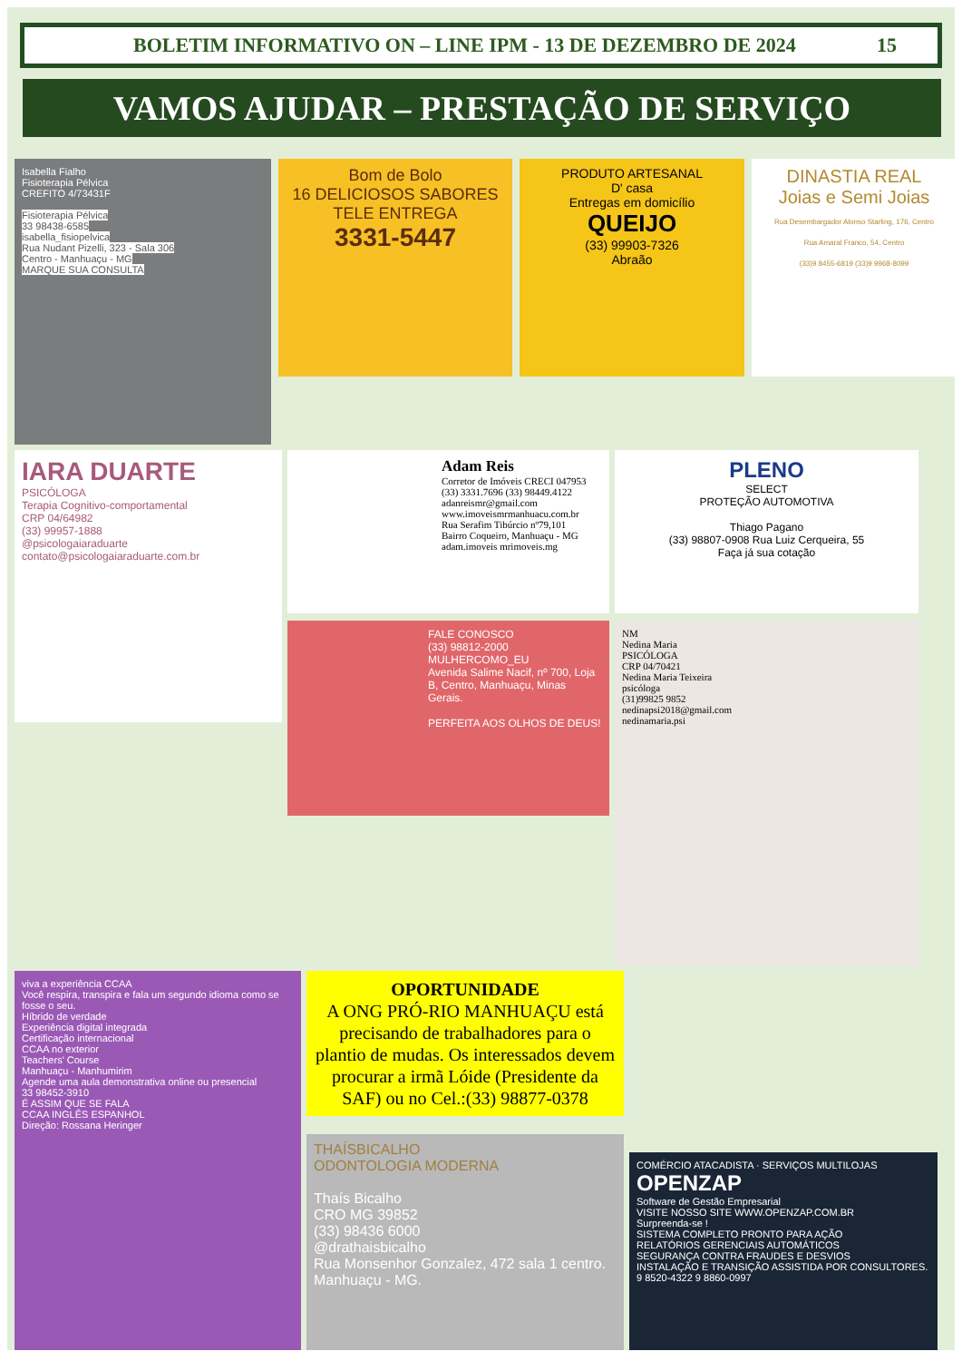BOLETIM INFORMATIVO ON – LINE IPM - 13 DE DEZEMBRO DE 2024 15
VAMOS AJUDAR – PRESTAÇÃO DE SERVIÇO
Isabella Fialho
Fisioterapia Pélvica
CREFITO 4/73431F
Fisioterapia Pélvica
33 98438-6585
isabella_fisiopelvica
Rua Nudant Pizelli, 323 - Sala 306
Centro - Manhuaçu - MG
MARQUE SUA CONSULTA
Bom de Bolo
16 DELICIOSOS SABORES
TELE ENTREGA
3331-5447
PRODUTO ARTESANAL
D' casa
Entregas em domicílio
QUEIJO
(33) 99903-7326
Abraão
DINASTIA REAL
Joias e Semi Joias
Rua Desembargador Alonso Starling, 176, Centro
Rua Amaral Franco, 54, Centro
(33)9 8455-6819 (33)9 9968-8099
IARA DUARTE
PSICÓLOGA
Terapia Cognitivo-comportamental
CRP 04/64982
(33) 99957-1888
@psicologaiaraduarte
contato@psicologaiaraduarte.com.br
Adam Reis
Corretor de Imóveis CRECI 047953
(33) 3331.7696 (33) 98449.4122
adanreismr@gmail.com
www.imoveismrmanhuacu.com.br
Rua Serafim Tibúrcio nº79,101
Bairro Coqueiro, Manhuaçu - MG
adam.imoveis mrimoveis.mg
FALE CONOSCO
(33) 98812-2000
MULHERCOMO_EU
Avenida Salime Nacif, nº 700, Loja B, Centro, Manhuaçu, Minas Gerais.
PERFEITA AOS OLHOS DE DEUS!
PLENO
SELECT
PROTEÇÃO AUTOMOTIVA
Thiago Pagano
(33) 98807-0908 Rua Luiz Cerqueira, 55
Faça já sua cotação
NM
Nedina Maria
PSICÓLOGA
CRP 04/70421
Nedina Maria Teixeira
psicóloga
(31)99825 9852
nedinapsi2018@gmail.com
nedinamaria.psi
viva a experiência CCAA
Você respira, transpira e fala um segundo idioma como se fosse o seu.
Híbrido de verdade
Experiência digital integrada
Certificação internacional
CCAA no exterior
Teachers' Course
Manhuaçu - Manhumirim
Agende uma aula demonstrativa online ou presencial
33 98452-3910
É ASSIM QUE SE FALA
CCAA INGLÊS ESPANHOL
Direção: Rossana Heringer
OPORTUNIDADE
A ONG PRÓ-RIO MANHUAÇU está precisando de trabalhadores para o plantio de mudas. Os interessados devem procurar a irmã Lóide (Presidente da SAF) ou no Cel.:(33) 98877-0378
THAÍSBICALHO
ODONTOLOGIA MODERNA
Thaís Bicalho
CRO MG 39852
(33) 98436 6000
@drathaisbicalho
Rua Monsenhor Gonzalez, 472 sala 1 centro. Manhuaçu - MG.
COMÉRCIO ATACADISTA · SERVIÇOS MULTILOJAS
OPENZAP
Software de Gestão Empresarial
VISITE NOSSO SITE WWW.OPENZAP.COM.BR
Surpreenda-se !
SISTEMA COMPLETO PRONTO PARA AÇÃO
RELATÓRIOS GERENCIAIS AUTOMÁTICOS
SEGURANÇA CONTRA FRAUDES E DESVIOS
INSTALAÇÃO E TRANSIÇÃO ASSISTIDA POR CONSULTORES.
9 8520-4322 9 8860-0997